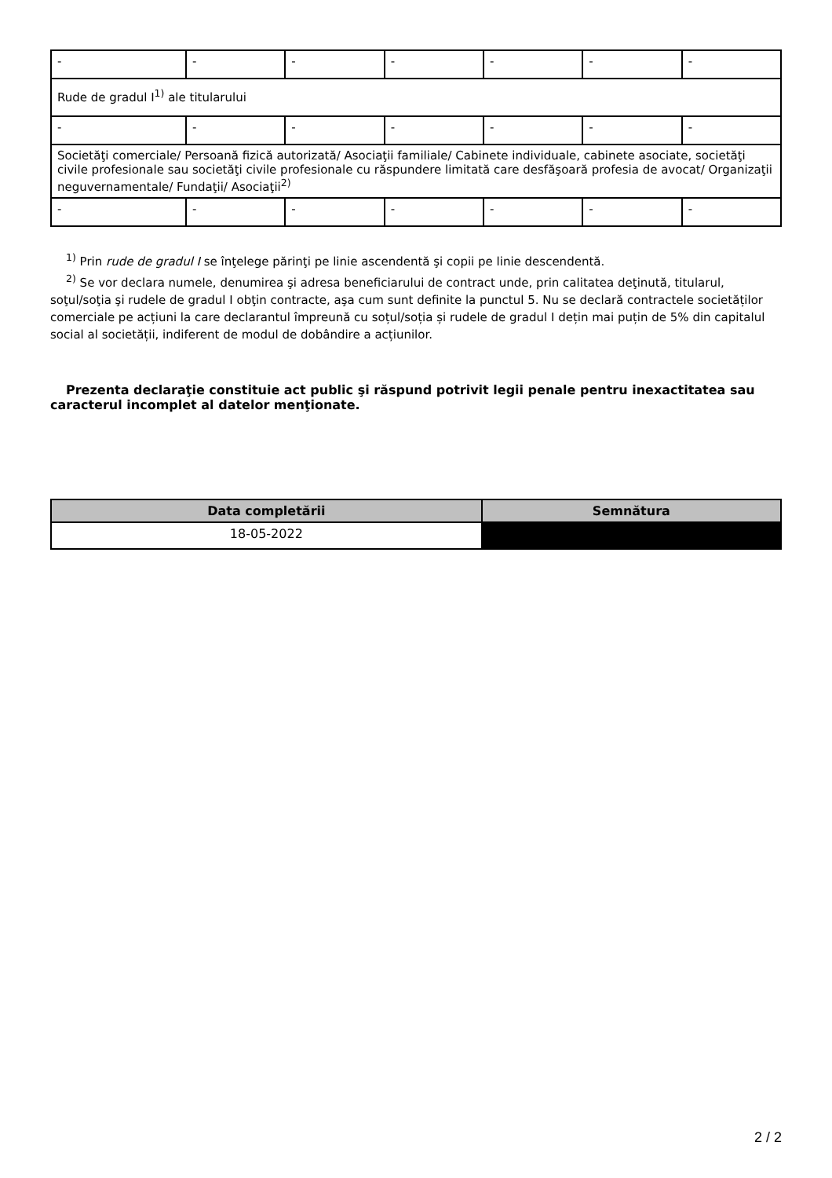| - | - | - | - | - | - | - |
| Rude de gradul I<sup>1)</sup> ale titularului | | | | | | |
| - | - | - | - | - | - | - |
| Societăţi comerciale/ Persoană fizică autorizată/ Asociaţii familiale/ Cabinete individuale, cabinete asociate, societăţi civile profesionale sau societăţi civile profesionale cu răspundere limitată care desfăşoară profesia de avocat/ Organizaţii neguvernamentale/ Fundaţii/ Asociaţii<sup>2)</sup> | | | | | | |
| - | - | - | - | - | - | - |
<sup>1)</sup> Prin rude de gradul I se înţelege părinţi pe linie ascendentă şi copii pe linie descendentă.
<sup>2)</sup> Se vor declara numele, denumirea şi adresa beneficiarului de contract unde, prin calitatea deţinută, titularul, soţul/soţia şi rudele de gradul I obţin contracte, aşa cum sunt definite la punctul 5. Nu se declară contractele societăților comerciale pe acțiuni la care declarantul împreună cu soțul/soția și rudele de gradul I dețin mai puțin de 5% din capitalul social al societății, indiferent de modul de dobândire a acțiunilor.
Prezenta declaraţie constituie act public şi răspund potrivit legii penale pentru inexactitatea sau caracterul incomplet al datelor menţionate.
| Data completării | Semnătura |
| --- | --- |
| 18-05-2022 | |
2 / 2